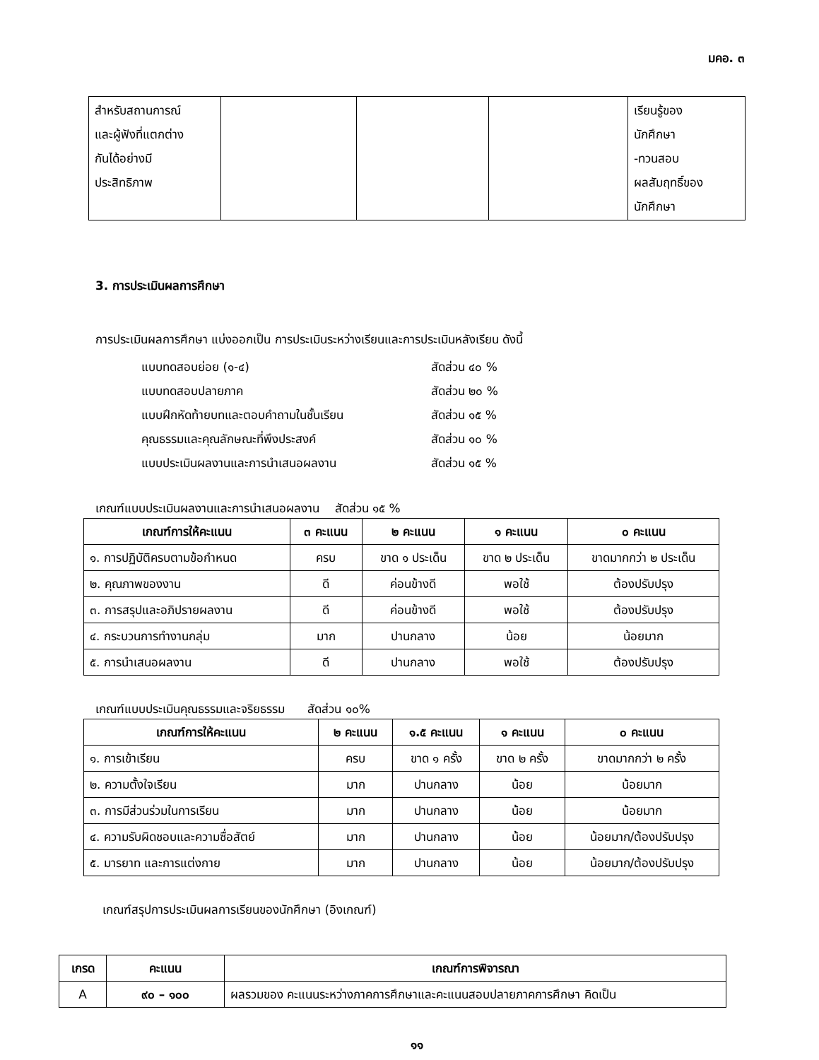มคอ. ๓
| สำหรับสถานการณ์ และผู้ฟังที่แตกต่าง กันได้อย่างมี ประสิทธิภาพ | | | | เรียนรู้ของ นักศึกษา -ทวนสอบ ผลสัมฤทธิ์ของ นักศึกษา |
3. การประเมินผลการศึกษา
การประเมินผลการศึกษา แบ่งออกเป็น การประเมินระหว่างเรียนและการประเมินหลังเรียน ดังนี้
แบบทดสอบย่อย (๑-๔) สัดส่วน ๔๐ %
แบบทดสอบปลายภาค สัดส่วน ๒๐ %
แบบฝึกหัดท้ายบทและตอบคำถามในชั้นเรียน สัดส่วน ๑๕ %
คุณธรรมและคุณลักษณะที่พึงประสงค์ สัดส่วน ๑๐ %
แบบประเมินผลงานและการนำเสนอผลงาน สัดส่วน ๑๕ %
เกณฑ์แบบประเมินผลงานและการนำเสนอผลงาน สัดส่วน ๑๕ %
| เกณฑ์การให้คะแนน | ๓ คะแนน | ๒ คะแนน | ๑ คะแนน | ๐ คะแนน |
| --- | --- | --- | --- | --- |
| ๑. การปฏิบัติครบตามข้อกำหนด | ครบ | ขาด ๑ ประเด็น | ขาด ๒ ประเด็น | ขาดมากกว่า ๒ ประเด็น |
| ๒. คุณภาพของงาน | ดี | ค่อนข้างดี | พอใช้ | ต้องปรับปรุง |
| ๓. การสรุปและอภิปรายผลงาน | ดี | ค่อนข้างดี | พอใช้ | ต้องปรับปรุง |
| ๔. กระบวนการทำงานกลุ่ม | มาก | ปานกลาง | น้อย | น้อยมาก |
| ๕. การนำเสนอผลงาน | ดี | ปานกลาง | พอใช้ | ต้องปรับปรุง |
เกณฑ์แบบประเมินคุณธรรมและจริยธรรม สัดส่วน ๑๐%
| เกณฑ์การให้คะแนน | ๒ คะแนน | ๑.๕ คะแนน | ๑ คะแนน | ๐ คะแนน |
| --- | --- | --- | --- | --- |
| ๑. การเข้าเรียน | ครบ | ขาด ๑ ครั้ง | ขาด ๒ ครั้ง | ขาดมากกว่า ๒ ครั้ง |
| ๒. ความตั้งใจเรียน | มาก | ปานกลาง | น้อย | น้อยมาก |
| ๓. การมีส่วนร่วมในการเรียน | มาก | ปานกลาง | น้อย | น้อยมาก |
| ๔. ความรับผิดชอบและความซื่อสัตย์ | มาก | ปานกลาง | น้อย | น้อยมาก/ต้องปรับปรุง |
| ๕. มารยาท และการแต่งกาย | มาก | ปานกลาง | น้อย | น้อยมาก/ต้องปรับปรุง |
เกณฑ์สรุปการประเมินผลการเรียนของนักศึกษา (อิงเกณฑ์)
| เกรด | คะแนน | เกณฑ์การพิจารณา |
| --- | --- | --- |
| A | ๙๐ – ๑๐๐ | ผลรวมของ คะแนนระหว่างภาคการศึกษาและคะแนนสอบปลายภาคการศึกษา คิดเป็น |
๑๑